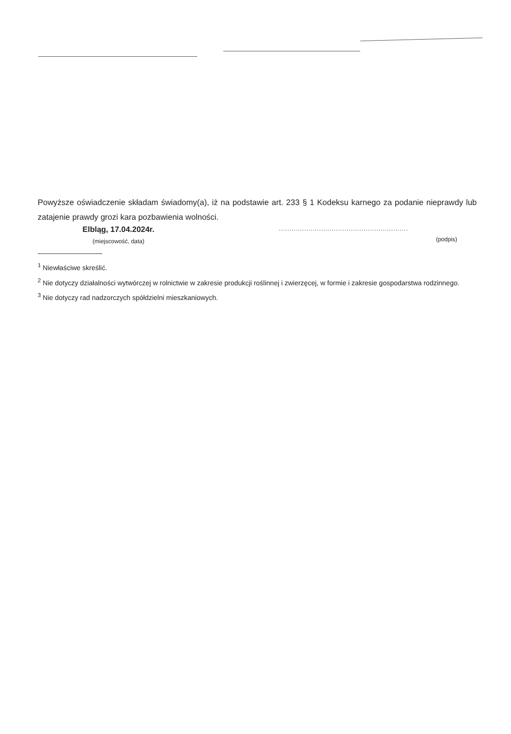Powyższe oświadczenie składam świadomy(a), iż na podstawie art. 233 § 1 Kodeksu karnego za podanie nieprawdy lub zatajenie prawdy grozi kara pozbawienia wolności.
Elbląg, 17.04.2024r.
(miejscowość, data)
.............................................................
(podpis)
<sup>1</sup> Niewłaściwe skreślić.
<sup>2</sup> Nie dotyczy działalności wytwórczej w rolnictwie w zakresie produkcji roślinnej i zwierzęcej, w formie i zakresie gospodarstwa rodzinnego.
<sup>3</sup> Nie dotyczy rad nadzorczych spółdzielni mieszkaniowych.